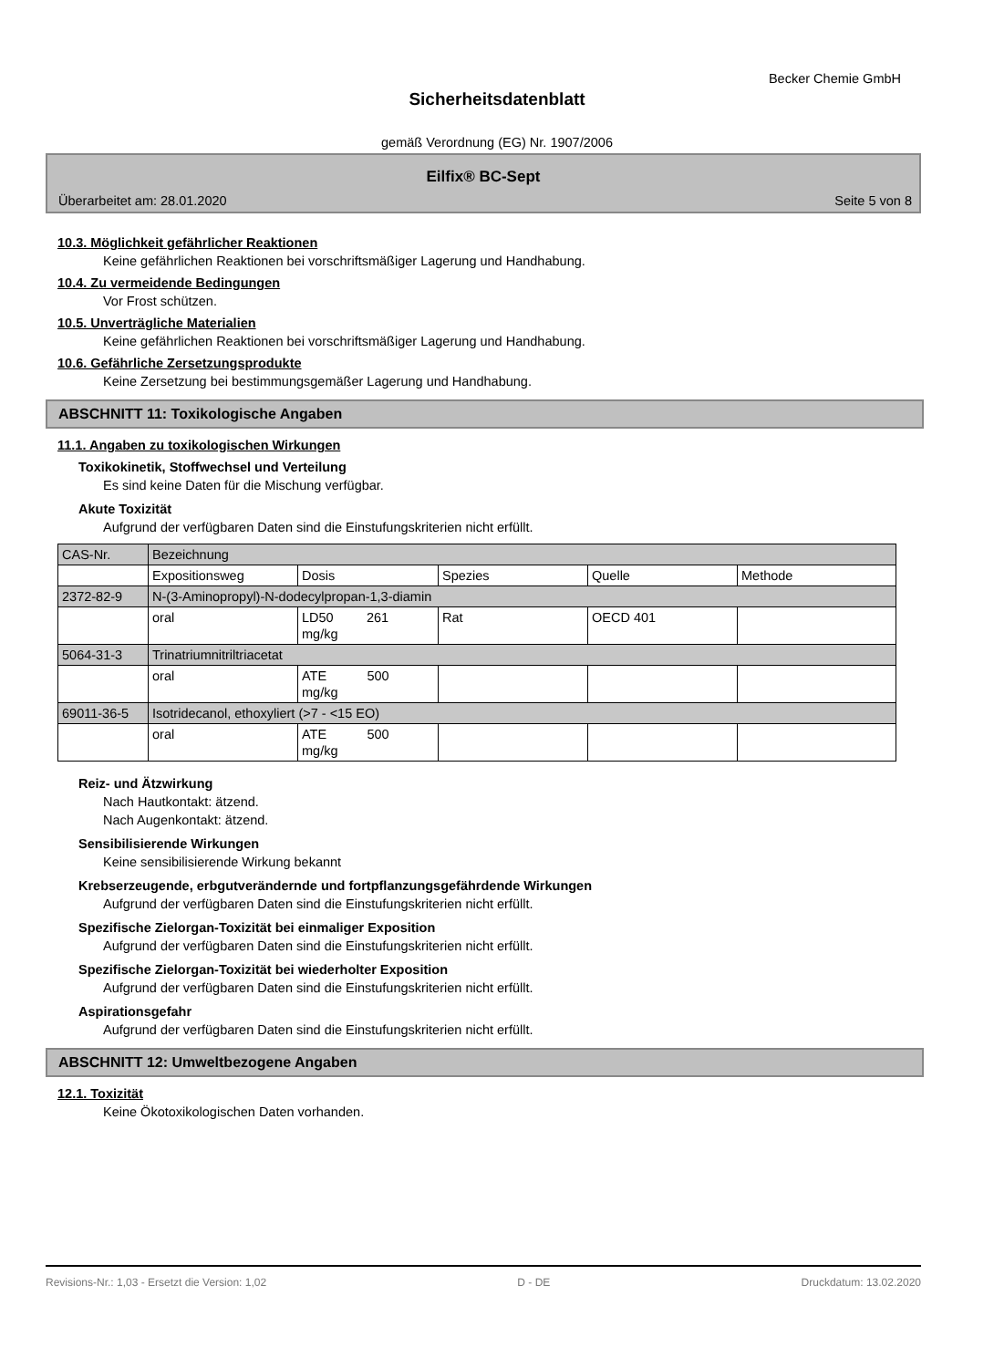Becker Chemie GmbH
Sicherheitsdatenblatt
gemäß Verordnung (EG) Nr. 1907/2006
Eilfix® BC-Sept
Überarbeitet am: 28.01.2020 Seite 5 von 8
10.3. Möglichkeit gefährlicher Reaktionen
Keine gefährlichen Reaktionen bei vorschriftsmäßiger Lagerung und Handhabung.
10.4. Zu vermeidende Bedingungen
Vor Frost schützen.
10.5. Unverträgliche Materialien
Keine gefährlichen Reaktionen bei vorschriftsmäßiger Lagerung und Handhabung.
10.6. Gefährliche Zersetzungsprodukte
Keine Zersetzung bei bestimmungsgemäßer Lagerung und Handhabung.
ABSCHNITT 11: Toxikologische Angaben
11.1. Angaben zu toxikologischen Wirkungen
Toxikokinetik, Stoffwechsel und Verteilung
Es sind keine Daten für die Mischung verfügbar.
Akute Toxizität
Aufgrund der verfügbaren Daten sind die Einstufungskriterien nicht erfüllt.
| CAS-Nr. | Bezeichnung | | | | |
| | Expositionsweg | Dosis | Spezies | Quelle | Methode |
| 2372-82-9 | N-(3-Aminopropyl)-N-dodecylpropan-1,3-diamin | | | | |
| | oral | LD50 261 mg/kg | Rat | OECD 401 | |
| 5064-31-3 | Trinatriumnitriltriacetat | | | | |
| | oral | ATE 500 mg/kg | | | |
| 69011-36-5 | Isotridecanol, ethoxyliert (>7 - <15 EO) | | | | |
| | oral | ATE 500 mg/kg | | | |
Reiz- und Ätzwirkung
Nach Hautkontakt: ätzend.
Nach Augenkontakt: ätzend.
Sensibilisierende Wirkungen
Keine sensibilisierende Wirkung bekannt
Krebserzeugende, erbgutverändernde und fortpflanzungsgefährdende Wirkungen
Aufgrund der verfügbaren Daten sind die Einstufungskriterien nicht erfüllt.
Spezifische Zielorgan-Toxizität bei einmaliger Exposition
Aufgrund der verfügbaren Daten sind die Einstufungskriterien nicht erfüllt.
Spezifische Zielorgan-Toxizität bei wiederholter Exposition
Aufgrund der verfügbaren Daten sind die Einstufungskriterien nicht erfüllt.
Aspirationsgefahr
Aufgrund der verfügbaren Daten sind die Einstufungskriterien nicht erfüllt.
ABSCHNITT 12: Umweltbezogene Angaben
12.1. Toxizität
Keine Ökotoxikologischen Daten vorhanden.
Revisions-Nr.: 1,03 - Ersetzt die Version: 1,02 D - DE Druckdatum: 13.02.2020